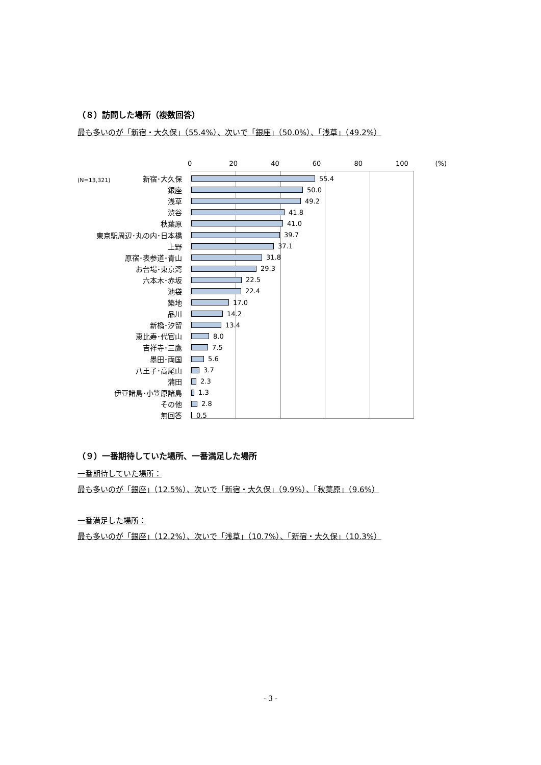（８）訪問した場所（複数回答）
最も多いのが「新宿・大久保」（55.4%）、次いで「銀座」（50.0%）、「浅草」（49.2%）
0 20 40 60 80 100 (%)
(N=13,321)
新宿･大久保
55.4
銀座
50.0
浅草
49.2
渋谷
41.8
秋葉原
41.0
東京駅周辺･丸の内･日本橋
39.7
上野
37.1
原宿･表参道･青山
31.8
お台場･東京湾
29.3
六本木･赤坂
22.5
池袋
22.4
築地
17.0
品川
14.2
新橋･汐留
13.4
恵比寿･代官山
8.0
吉祥寺･三鷹
7.5
墨田･両国
5.6
八王子･高尾山
3.7
蒲田
2.3
伊豆諸島･小笠原諸島
1.3
その他
2.8
無回答
0.5
（９）一番期待していた場所、一番満足した場所
一番期待していた場所：
最も多いのが「銀座」（12.5%）、次いで「新宿・大久保」（9.9%）、「秋葉原」（9.6%）
一番満足した場所：
最も多いのが「銀座」（12.2%）、次いで「浅草」（10.7%）、「新宿・大久保」（10.3%）
- 3 -